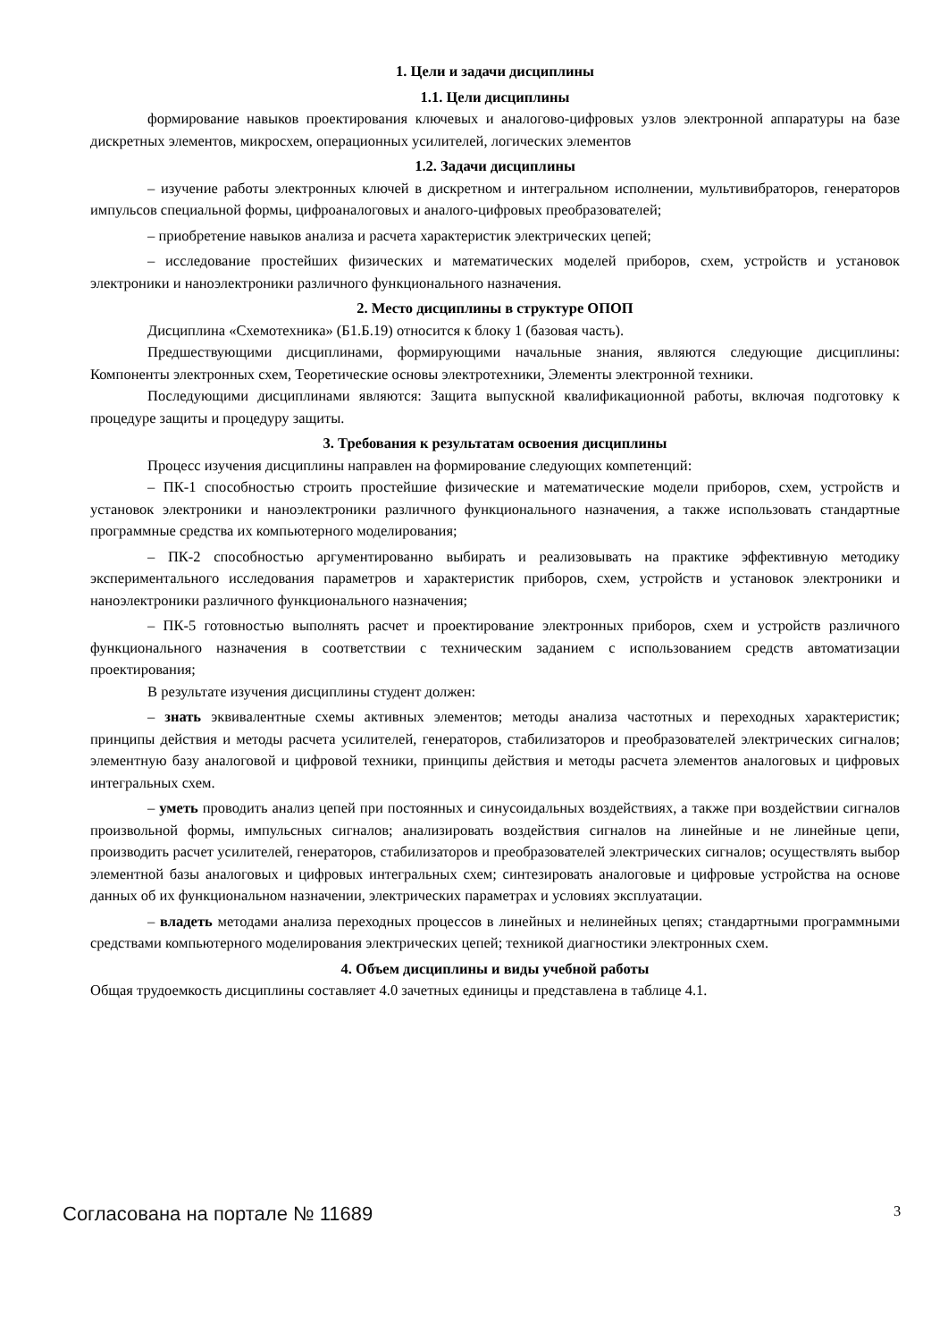1. Цели и задачи дисциплины
1.1. Цели дисциплины
формирование навыков проектирования ключевых и аналогово-цифровых узлов электронной аппаратуры на базе дискретных элементов, микросхем, операционных усилителей, логических элементов
1.2. Задачи дисциплины
– изучение работы электронных ключей в дискретном и интегральном исполнении, мультивибраторов, генераторов импульсов специальной формы, цифроаналоговых и аналого-цифровых преобразователей;
– приобретение навыков анализа и расчета характеристик электрических цепей;
– исследование простейших физических и математических моделей приборов, схем, устройств и установок электроники и наноэлектроники различного функционального назначения.
2. Место дисциплины в структуре ОПОП
Дисциплина «Схемотехника» (Б1.Б.19) относится к блоку 1 (базовая часть).
Предшествующими дисциплинами, формирующими начальные знания, являются следующие дисциплины: Компоненты электронных схем, Теоретические основы электротехники, Элементы электронной техники.
Последующими дисциплинами являются: Защита выпускной квалификационной работы, включая подготовку к процедуре защиты и процедуру защиты.
3. Требования к результатам освоения дисциплины
Процесс изучения дисциплины направлен на формирование следующих компетенций:
– ПК-1 способностью строить простейшие физические и математические модели приборов, схем, устройств и установок электроники и наноэлектроники различного функционального назначения, а также использовать стандартные программные средства их компьютерного моделирования;
– ПК-2 способностью аргументированно выбирать и реализовывать на практике эффективную методику экспериментального исследования параметров и характеристик приборов, схем, устройств и установок электроники и наноэлектроники различного функционального назначения;
– ПК-5 готовностью выполнять расчет и проектирование электронных приборов, схем и устройств различного функционального назначения в соответствии с техническим заданием с использованием средств автоматизации проектирования;
В результате изучения дисциплины студент должен:
– знать эквивалентные схемы активных элементов; методы анализа частотных и переходных характеристик; принципы действия и методы расчета усилителей, генераторов, стабилизаторов и преобразователей электрических сигналов; элементную базу аналоговой и цифровой техники, принципы действия и методы расчета элементов аналоговых и цифровых интегральных схем.
– уметь проводить анализ цепей при постоянных и синусоидальных воздействиях, а также при воздействии сигналов произвольной формы, импульсных сигналов; анализировать воздействия сигналов на линейные и не линейные цепи, производить расчет усилителей, генераторов, стабилизаторов и преобразователей электрических сигналов; осуществлять выбор элементной базы аналоговых и цифровых интегральных схем; синтезировать аналоговые и цифровые устройства на основе данных об их функциональном назначении, электрических параметрах и условиях эксплуатации.
– владеть методами анализа переходных процессов в линейных и нелинейных цепях; стандартными программными средствами компьютерного моделирования электрических цепей; техникой диагностики электронных схем.
4. Объем дисциплины и виды учебной работы
Общая трудоемкость дисциплины составляет 4.0 зачетных единицы и представлена в таблице 4.1.
Согласована на портале № 11689 3